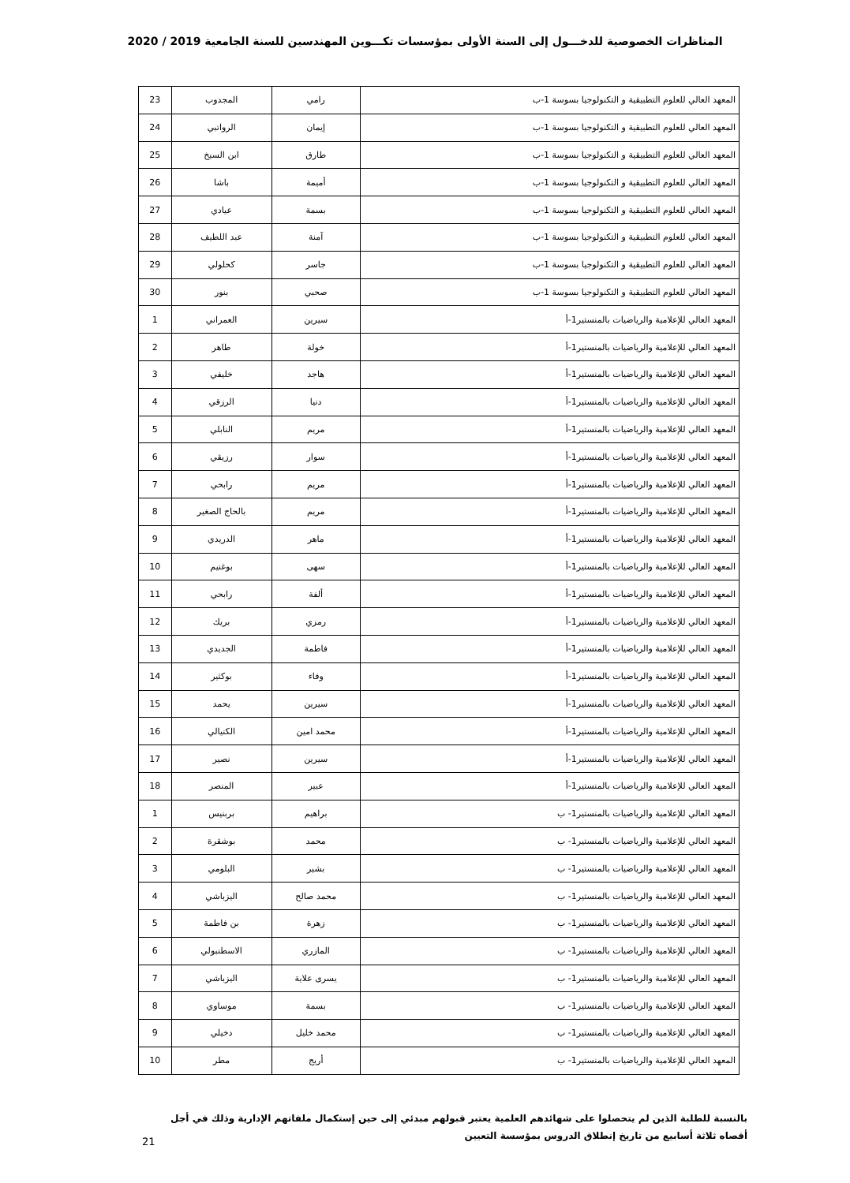المناظرات الخصوصية للدخـــول إلى السنة الأولى بمؤسسات تكـــوين المهندسين للسنة الجامعية 2019 / 2020
| المعهد العالي للعلوم التطبيقية و التكنولوجيا بسوسة 1-ب | رامي | المجدوب | 23 |
| المعهد العالي للعلوم التطبيقية و التكنولوجيا بسوسة 1-ب | إيمان | الرواتبي | 24 |
| المعهد العالي للعلوم التطبيقية و التكنولوجيا بسوسة 1-ب | طارق | ابن السيخ | 25 |
| المعهد العالي للعلوم التطبيقية و التكنولوجيا بسوسة 1-ب | أميمة | باشا | 26 |
| المعهد العالي للعلوم التطبيقية و التكنولوجيا بسوسة 1-ب | بسمة | عيادي | 27 |
| المعهد العالي للعلوم التطبيقية و التكنولوجيا بسوسة 1-ب | آمنة | عبد اللطيف | 28 |
| المعهد العالي للعلوم التطبيقية و التكنولوجيا بسوسة 1-ب | جاسر | كحلولي | 29 |
| المعهد العالي للعلوم التطبيقية و التكنولوجيا بسوسة 1-ب | صحبي | بنور | 30 |
| المعهد العالي للإعلامية والرياضيات بالمنستير1-أ | سيرين | العمراني | 1 |
| المعهد العالي للإعلامية والرياضيات بالمنستير1-أ | خولة | طاهر | 2 |
| المعهد العالي للإعلامية والرياضيات بالمنستير1-أ | هاجد | خليفي | 3 |
| المعهد العالي للإعلامية والرياضيات بالمنستير1-أ | دنيا | الرزقي | 4 |
| المعهد العالي للإعلامية والرياضيات بالمنستير1-أ | مريم | النابلي | 5 |
| المعهد العالي للإعلامية والرياضيات بالمنستير1-أ | سوار | رزيقي | 6 |
| المعهد العالي للإعلامية والرياضيات بالمنستير1-أ | مريم | رابحي | 7 |
| المعهد العالي للإعلامية والرياضيات بالمنستير1-أ | مريم | بالحاج الصغير | 8 |
| المعهد العالي للإعلامية والرياضيات بالمنستير1-أ | ماهر | الدريدي | 9 |
| المعهد العالي للإعلامية والرياضيات بالمنستير1-أ | سهى | بوغنيم | 10 |
| المعهد العالي للإعلامية والرياضيات بالمنستير1-أ | ألفة | رابحي | 11 |
| المعهد العالي للإعلامية والرياضيات بالمنستير1-أ | رمزي | بريك | 12 |
| المعهد العالي للإعلامية والرياضيات بالمنستير1-أ | فاطمة | الجديدي | 13 |
| المعهد العالي للإعلامية والرياضيات بالمنستير1-أ | وفاء | بوكثير | 14 |
| المعهد العالي للإعلامية والرياضيات بالمنستير1-أ | سيرين | يحمد | 15 |
| المعهد العالي للإعلامية والرياضيات بالمنستير1-أ | محمد امين | الكنيالي | 16 |
| المعهد العالي للإعلامية والرياضيات بالمنستير1-أ | سيرين | نصير | 17 |
| المعهد العالي للإعلامية والرياضيات بالمنستير1-أ | عبير | المنصر | 18 |
| المعهد العالي للإعلامية والرياضيات بالمنستير1- ب | براهيم | بربنيس | 1 |
| المعهد العالي للإعلامية والرياضيات بالمنستير1- ب | محمد | بوشقرة | 2 |
| المعهد العالي للإعلامية والرياضيات بالمنستير1- ب | بشير | البلومي | 3 |
| المعهد العالي للإعلامية والرياضيات بالمنستير1- ب | محمد صالح | اليزباشي | 4 |
| المعهد العالي للإعلامية والرياضيات بالمنستير1- ب | زهرة | بن فاطمة | 5 |
| المعهد العالي للإعلامية والرياضيات بالمنستير1- ب | المازري | الاسطنبولي | 6 |
| المعهد العالي للإعلامية والرياضيات بالمنستير1- ب | يسرى علاية | اليزباشي | 7 |
| المعهد العالي للإعلامية والرياضيات بالمنستير1- ب | بسمة | موساوي | 8 |
| المعهد العالي للإعلامية والرياضيات بالمنستير1- ب | محمد خليل | دخيلي | 9 |
| المعهد العالي للإعلامية والرياضيات بالمنستير1- ب | أريج | مطر | 10 |
بالنسبة للطلبة الذين لم يتحصلوا على شهائدهم العلمية يعتبر قبولهم مبدئي إلى حين إستكمال ملفاتهم الإدارية وذلك في أجل أقصاه ثلاثة أسابيع من تاريخ إنطلاق الدروس بمؤسسة التعيين
21